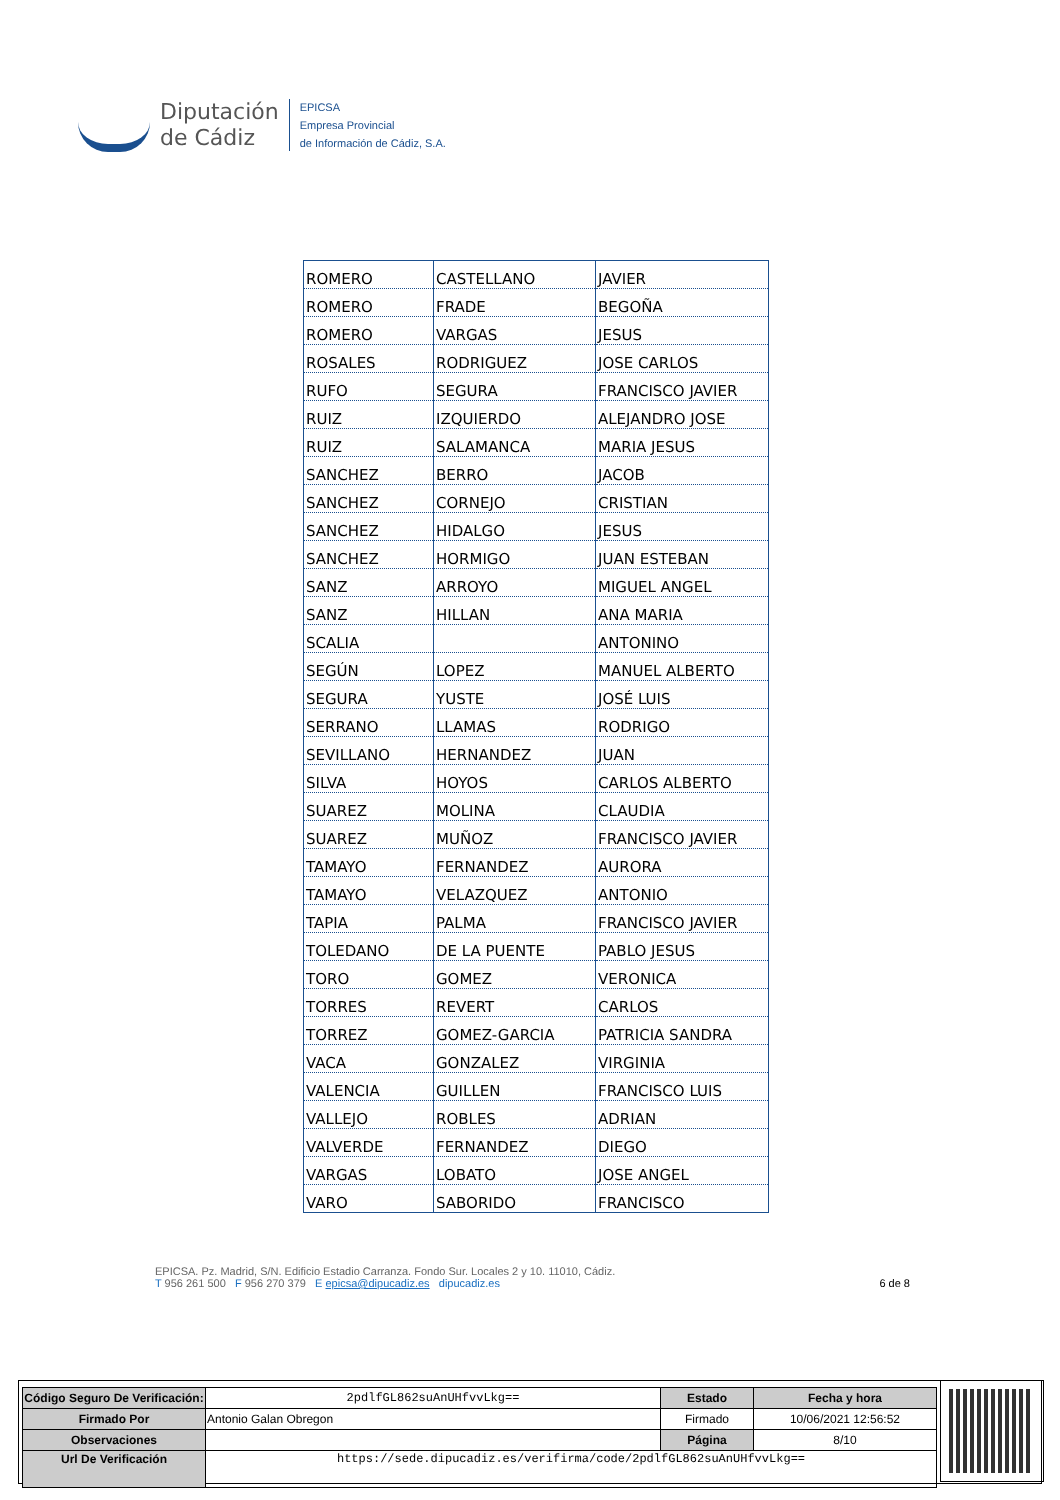Diputación
de Cádiz
EPICSA
Empresa Provincial
de Información de Cádiz, S.A.
| ROMERO | CASTELLANO | JAVIER |
| ROMERO | FRADE | BEGOÑA |
| ROMERO | VARGAS | JESUS |
| ROSALES | RODRIGUEZ | JOSE CARLOS |
| RUFO | SEGURA | FRANCISCO JAVIER |
| RUIZ | IZQUIERDO | ALEJANDRO JOSE |
| RUIZ | SALAMANCA | MARIA JESUS |
| SANCHEZ | BERRO | JACOB |
| SANCHEZ | CORNEJO | CRISTIAN |
| SANCHEZ | HIDALGO | JESUS |
| SANCHEZ | HORMIGO | JUAN ESTEBAN |
| SANZ | ARROYO | MIGUEL ANGEL |
| SANZ | HILLAN | ANA MARIA |
| SCALIA | | ANTONINO |
| SEGÚN | LOPEZ | MANUEL ALBERTO |
| SEGURA | YUSTE | JOSÉ LUIS |
| SERRANO | LLAMAS | RODRIGO |
| SEVILLANO | HERNANDEZ | JUAN |
| SILVA | HOYOS | CARLOS ALBERTO |
| SUAREZ | MOLINA | CLAUDIA |
| SUAREZ | MUÑOZ | FRANCISCO JAVIER |
| TAMAYO | FERNANDEZ | AURORA |
| TAMAYO | VELAZQUEZ | ANTONIO |
| TAPIA | PALMA | FRANCISCO JAVIER |
| TOLEDANO | DE LA PUENTE | PABLO JESUS |
| TORO | GOMEZ | VERONICA |
| TORRES | REVERT | CARLOS |
| TORREZ | GOMEZ-GARCIA | PATRICIA SANDRA |
| VACA | GONZALEZ | VIRGINIA |
| VALENCIA | GUILLEN | FRANCISCO LUIS |
| VALLEJO | ROBLES | ADRIAN |
| VALVERDE | FERNANDEZ | DIEGO |
| VARGAS | LOBATO | JOSE ANGEL |
| VARO | SABORIDO | FRANCISCO |
EPICSA. Pz. Madrid, S/N. Edificio Estadio Carranza. Fondo Sur. Locales 2 y 10. 11010, Cádiz.
T 956 261 500 F 956 270 379 E epicsa@dipucadiz.es dipucadiz.es 6 de 8
| Código Seguro De Verificación: | 2pdlfGL862suAnUHfvvLkg== | Estado | Fecha y hora |
| Firmado Por | Antonio Galan Obregon | Firmado | 10/06/2021 12:56:52 |
| Observaciones | | Página | 8/10 |
| Url De Verificación | https://sede.dipucadiz.es/verifirma/code/2pdlfGL862suAnUHfvvLkg== | | |